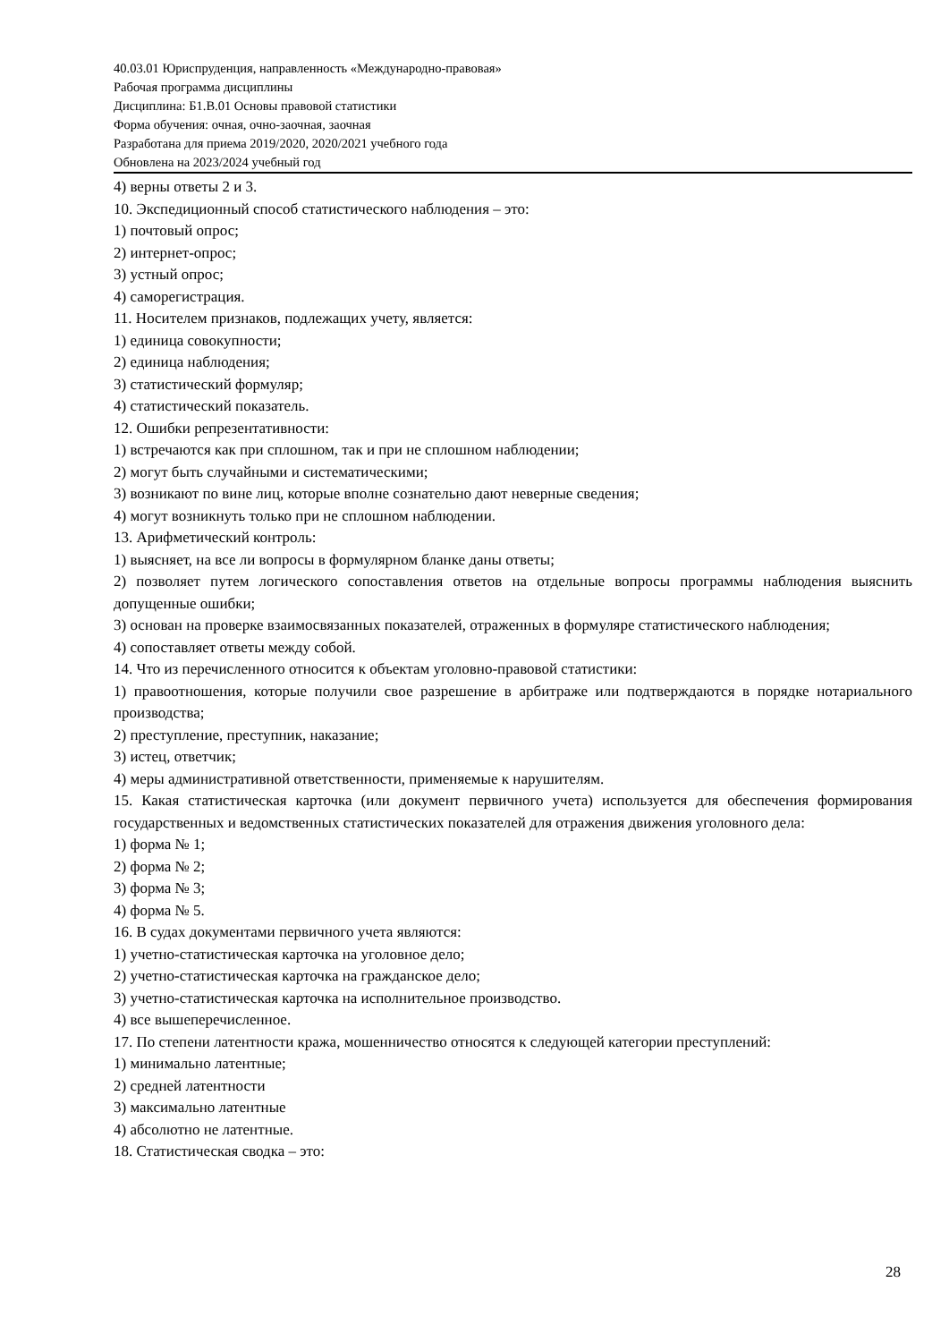40.03.01 Юриспруденция, направленность «Международно-правовая»
Рабочая программа дисциплины
Дисциплина: Б1.В.01 Основы правовой статистики
Форма обучения: очная, очно-заочная, заочная
Разработана для приема 2019/2020, 2020/2021 учебного года
Обновлена на 2023/2024 учебный год
4) верны ответы 2 и 3.
10. Экспедиционный способ статистического наблюдения – это:
1) почтовый опрос;
2) интернет-опрос;
3) устный опрос;
4) саморегистрация.
11. Носителем признаков, подлежащих учету, является:
1) единица совокупности;
2) единица наблюдения;
3) статистический формуляр;
4) статистический показатель.
12. Ошибки репрезентативности:
1) встречаются как при сплошном, так и при не сплошном наблюдении;
2) могут быть случайными и систематическими;
3) возникают по вине лиц, которые вполне сознательно дают неверные сведения;
4) могут возникнуть только при не сплошном наблюдении.
13. Арифметический контроль:
1) выясняет, на все ли вопросы в формулярном бланке даны ответы;
2) позволяет путем логического сопоставления ответов на отдельные вопросы программы наблюдения выяснить допущенные ошибки;
3) основан на проверке взаимосвязанных показателей, отраженных в формуляре статистического наблюдения;
4) сопоставляет ответы между собой.
14. Что из перечисленного относится к объектам уголовно-правовой статистики:
1) правоотношения, которые получили свое разрешение в арбитраже или подтверждаются в порядке нотариального производства;
2) преступление, преступник, наказание;
3) истец, ответчик;
4) меры административной ответственности, применяемые к нарушителям.
15. Какая статистическая карточка (или документ первичного учета) используется для обеспечения формирования государственных и ведомственных статистических показателей для отражения движения уголовного дела:
1) форма № 1;
2) форма № 2;
3) форма № 3;
4) форма № 5.
16. В судах документами первичного учета являются:
1) учетно-статистическая карточка на уголовное дело;
2) учетно-статистическая карточка на гражданское дело;
3) учетно-статистическая карточка на исполнительное производство.
4) все вышеперечисленное.
17. По степени латентности кража, мошенничество относятся к следующей категории преступлений:
1) минимально латентные;
2) средней латентности
3) максимально латентные
4) абсолютно не латентные.
18. Статистическая сводка – это:
28